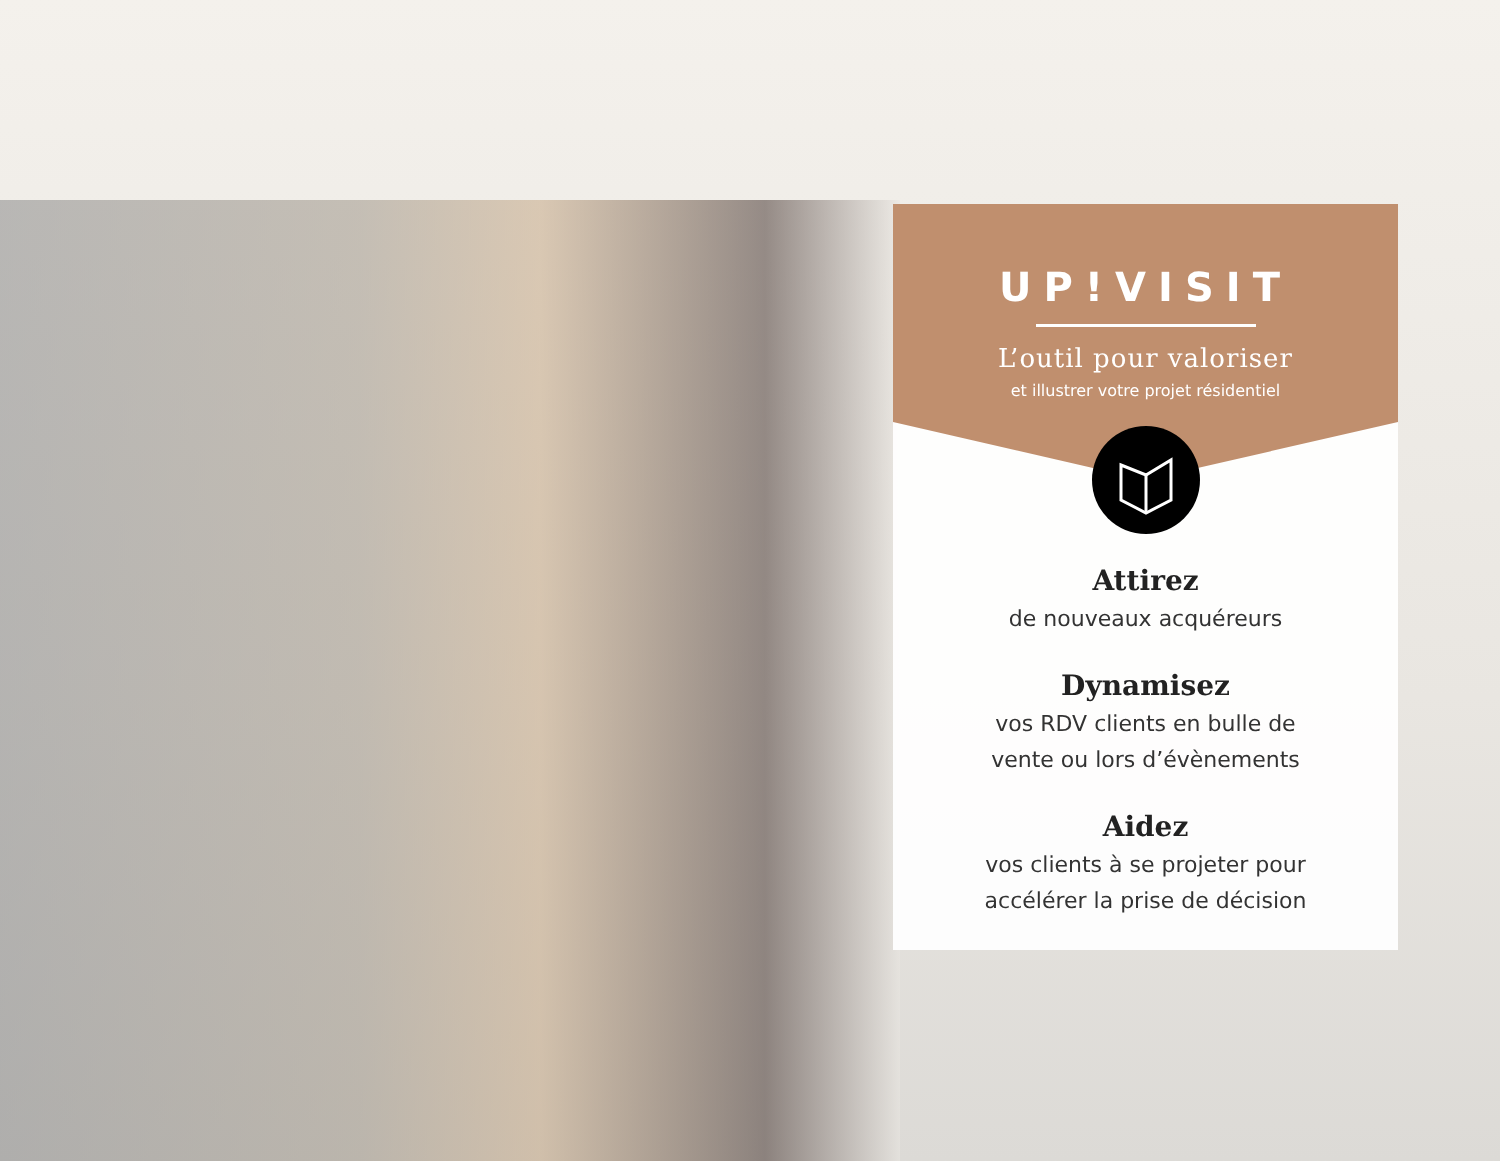UP!VISIT
L’outil pour valoriser
et illustrer votre projet résidentiel
Attirez
de nouveaux acquéreurs
Dynamisez
vos RDV clients en bulle de
vente ou lors d’évènements
Aidez
vos clients à se projeter pour
accélérer la prise de décision